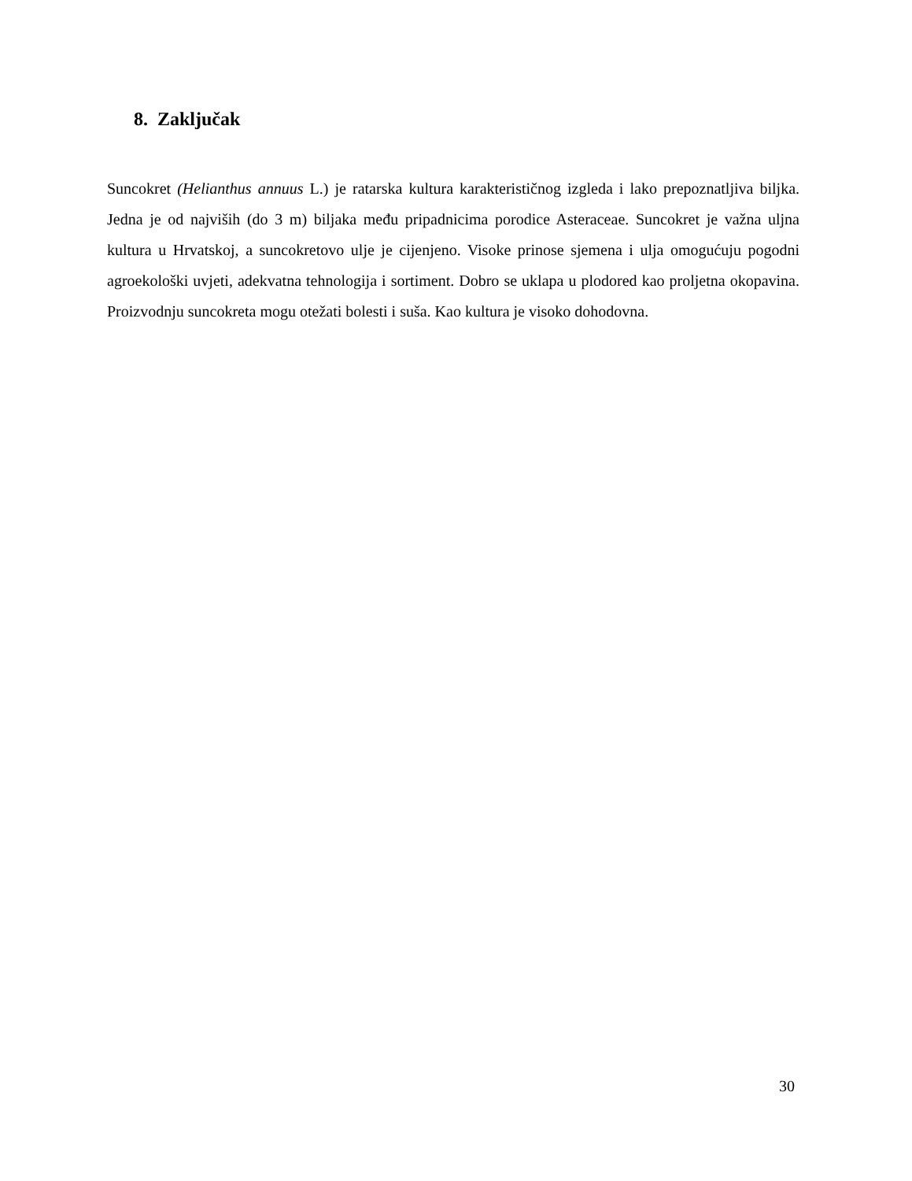8. Zaključak
Suncokret (Helianthus annuus L.) je ratarska kultura karakterističnog izgleda i lako prepoznatljiva biljka. Jedna je od najviših (do 3 m) biljaka među pripadnicima porodice Asteraceae. Suncokret je važna uljna kultura u Hrvatskoj, a suncokretovo ulje je cijenjeno. Visoke prinose sjemena i ulja omogućuju pogodni agroekološki uvjeti, adekvatna tehnologija i sortiment. Dobro se uklapa u plodored kao proljetna okopavina. Proizvodnju suncokreta mogu otežati bolesti i suša. Kao kultura je visoko dohodovna.
30